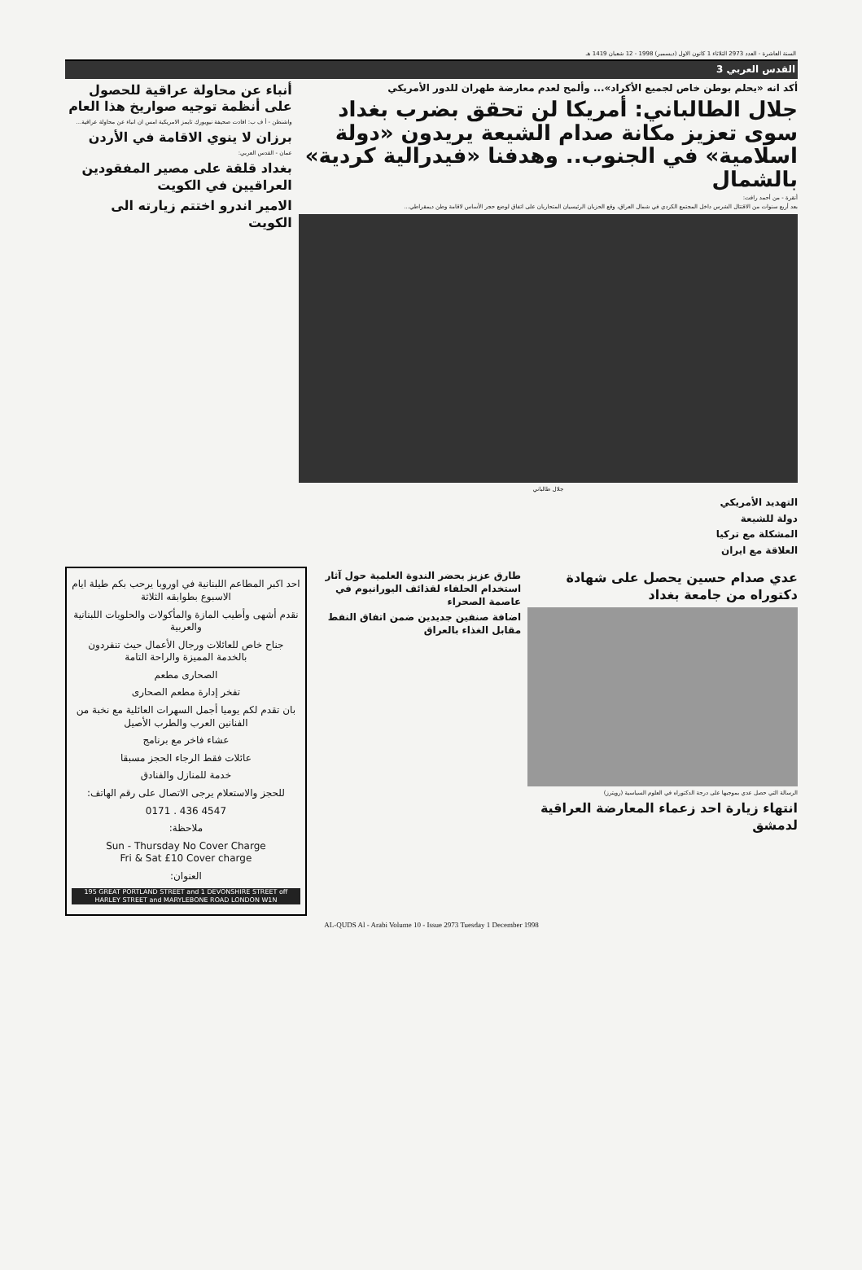السنة العاشرة - العدد 2973 الثلاثاء 1 كانون الاول (ديسمبر) 1998 - 12 شعبان 1419 هـ
القدس العربي 3
أكد انه «يحلم بوطن خاص لجميع الأكراد»... وألمح لعدم معارضة طهران للدور الأمريكي
جلال الطالباني: أمريكا لن تحقق بضرب بغداد سوى تعزيز مكانة صدام الشيعة يريدون «دولة اسلامية» في الجنوب.. وهدفنا «فيدرالية كردية» بالشمال
أنقرة - من أحمد رافت:
بعد أربع سنوات من الاقتتال الشرس داخل المجتمع الكردي في شمال العراق، وقع الحزبان الرئيسيان المتحاربان على اتفاق لوضع حجر الأساس لاقامة وطن ديمقراطي...
جلال طالباني
التهديد الأمريكي
دولة للشيعة
المشكلة مع تركيا
العلاقة مع ايران
أنباء عن محاولة عراقية للحصول على أنظمة توجيه صواريخ هذا العام
واشنطن - أ ف ب: افادت صحيفة نيويورك تايمز الامريكية امس ان انباء عن محاولة عراقية...
برزان لا ينوي الاقامة في الأردن
عمان - القدس العربي:
بغداد قلقة على مصير المفقودين العراقيين في الكويت
الامير اندرو اختتم زيارته الى الكويت
عدي صدام حسين يحصل على شهادة دكتوراه من جامعة بغداد
الرسالة التي حصل عدي بموجبها على درجة الدكتوراه في العلوم السياسية (رويترز)
انتهاء زيارة احد زعماء المعارضة العراقية لدمشق
طارق عزيز يحضر الندوة العلمية حول آثار استخدام الحلفاء لقذائف اليورانيوم في عاصمة الصحراء
اضافة صنفين جديدين ضمن اتفاق النفط مقابل الغذاء بالعراق
احد اكبر المطاعم اللبنانية في اوروبا يرحب بكم طيلة ايام الاسبوع بطوابقه الثلاثة
نقدم أشهى وأطيب المازة والمأكولات والحلويات اللبنانية والعربية
جناح خاص للعائلات ورجال الأعمال حيث تنفردون بالخدمة المميزة والراحة التامة
الصحارى مطعم
تفخر إدارة مطعم الصحارى
بان تقدم لكم يوميا أجمل السهرات العائلية مع نخبة من الفنانين العرب والطرب الأصيل
عشاء فاخر مع برنامج
عائلات فقط الرجاء الحجز مسبقا
خدمة للمنازل والفنادق
للحجز والاستعلام يرجى الاتصال على رقم الهاتف:
0171 . 436 4547
ملاحظة:
Sun - Thursday No Cover Charge
Fri & Sat £10 Cover charge
العنوان:
195 GREAT PORTLAND STREET and 1 DEVONSHIRE STREET off HARLEY STREET and MARYLEBONE ROAD LONDON W1N
AL-QUDS Al - Arabi Volume 10 - Issue 2973 Tuesday 1 December 1998